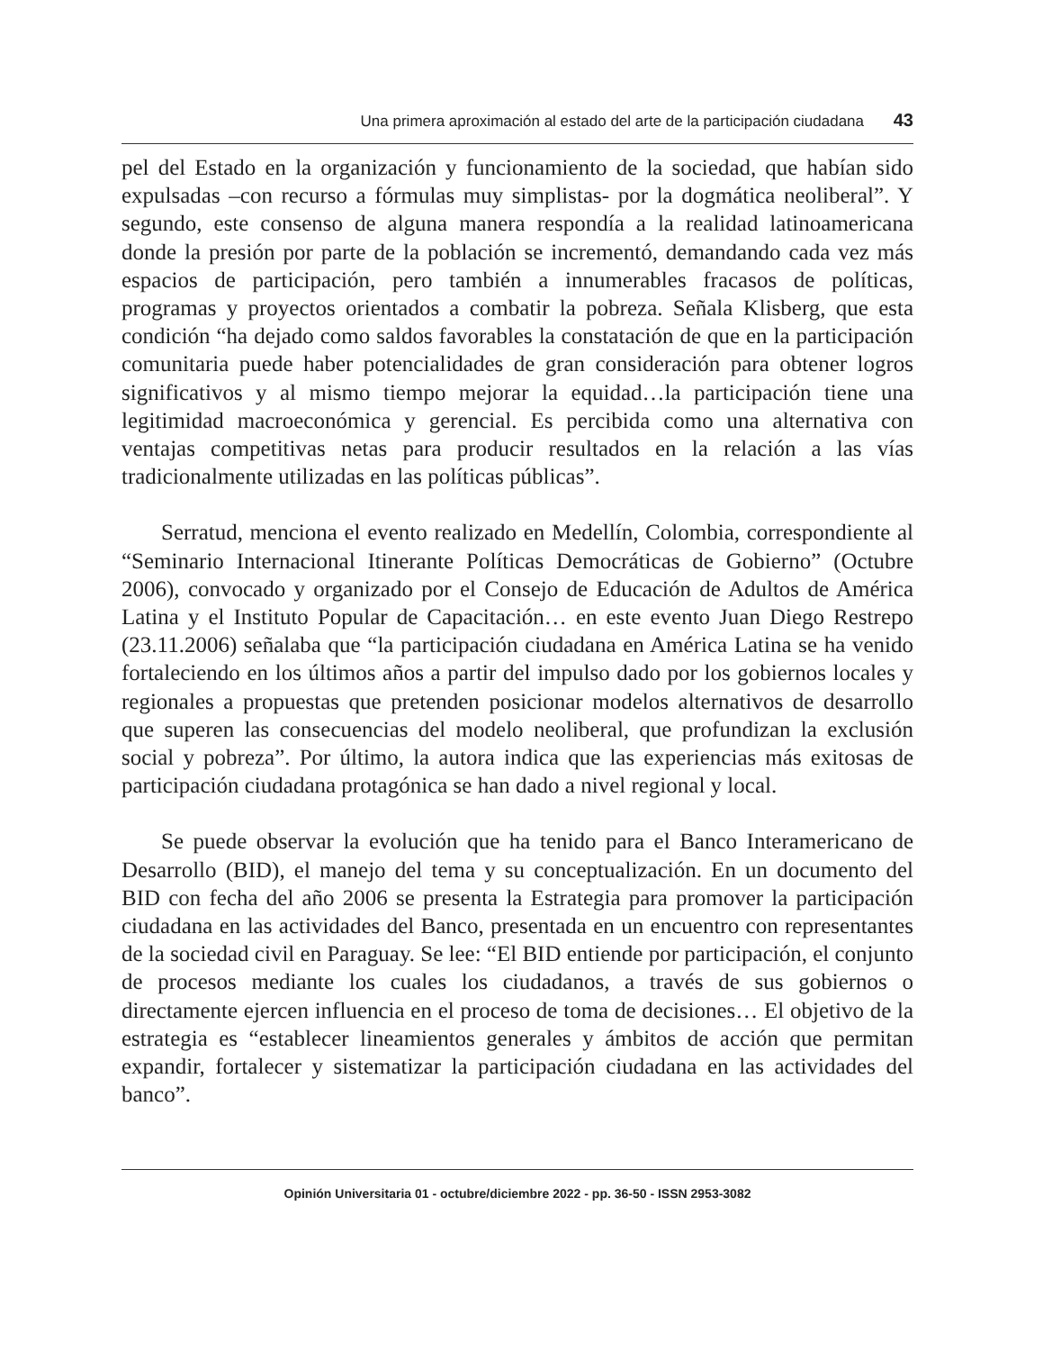Una primera aproximación al estado del arte de la participación ciudadana 43
pel del Estado en la organización y funcionamiento de la sociedad, que habían sido expulsadas –con recurso a fórmulas muy simplistas- por la dogmática neoliberal”. Y segundo, este consenso de alguna manera respondía a la realidad latinoamericana donde la presión por parte de la población se incrementó, demandando cada vez más espacios de participación, pero también a innumerables fracasos de políticas, programas y proyectos orientados a combatir la pobreza. Señala Klisberg, que esta condición “ha dejado como saldos favorables la constatación de que en la participación comunitaria puede haber potencialidades de gran consideración para obtener logros significativos y al mismo tiempo mejorar la equidad…la participación tiene una legitimidad macroeconómica y gerencial. Es percibida como una alternativa con ventajas competitivas netas para producir resultados en la relación a las vías tradicionalmente utilizadas en las políticas públicas”.
Serratud, menciona el evento realizado en Medellín, Colombia, correspondiente al “Seminario Internacional Itinerante Políticas Democráticas de Gobierno” (Octubre 2006), convocado y organizado por el Consejo de Educación de Adultos de América Latina y el Instituto Popular de Capacitación… en este evento Juan Diego Restrepo (23.11.2006) señalaba que “la participación ciudadana en América Latina se ha venido fortaleciendo en los últimos años a partir del impulso dado por los gobiernos locales y regionales a propuestas que pretenden posicionar modelos alternativos de desarrollo que superen las consecuencias del modelo neoliberal, que profundizan la exclusión social y pobreza”. Por último, la autora indica que las experiencias más exitosas de participación ciudadana protagónica se han dado a nivel regional y local.
Se puede observar la evolución que ha tenido para el Banco Interamericano de Desarrollo (BID), el manejo del tema y su conceptualización. En un documento del BID con fecha del año 2006 se presenta la Estrategia para promover la participación ciudadana en las actividades del Banco, presentada en un encuentro con representantes de la sociedad civil en Paraguay. Se lee: “El BID entiende por participación, el conjunto de procesos mediante los cuales los ciudadanos, a través de sus gobiernos o directamente ejercen influencia en el proceso de toma de decisiones… El objetivo de la estrategia es “establecer lineamientos generales y ámbitos de acción que permitan expandir, fortalecer y sistematizar la participación ciudadana en las actividades del banco”.
Opinión Universitaria 01 - octubre/diciembre 2022 - pp. 36-50 - ISSN 2953-3082